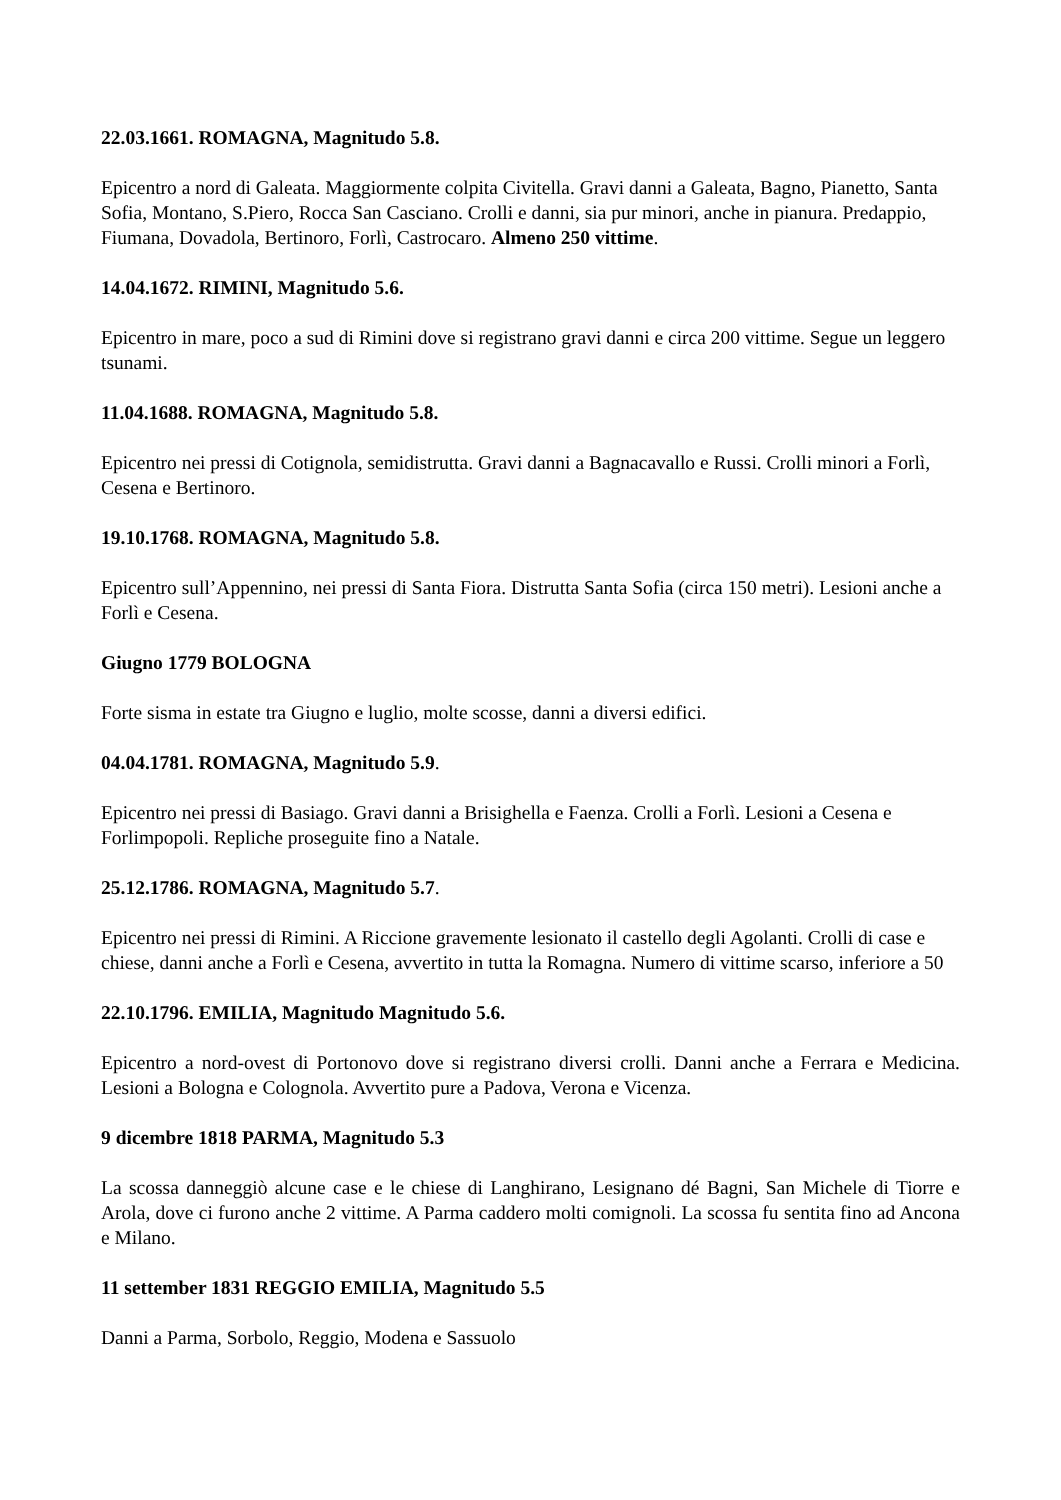22.03.1661. ROMAGNA, Magnitudo 5.8.
Epicentro a nord di Galeata. Maggiormente colpita Civitella. Gravi danni a Galeata, Bagno, Pianetto, Santa Sofia, Montano, S.Piero, Rocca San Casciano. Crolli e danni, sia pur minori, anche in pianura. Predappio, Fiumana, Dovadola, Bertinoro, Forlì, Castrocaro. Almeno 250 vittime.
14.04.1672. RIMINI, Magnitudo 5.6.
Epicentro in mare, poco a sud di Rimini dove si registrano gravi danni e circa 200 vittime. Segue un leggero tsunami.
11.04.1688. ROMAGNA, Magnitudo 5.8.
Epicentro nei pressi di Cotignola, semidistrutta. Gravi danni a Bagnacavallo e Russi. Crolli minori a Forlì, Cesena e Bertinoro.
19.10.1768. ROMAGNA, Magnitudo 5.8.
Epicentro sull’Appennino, nei pressi di Santa Fiora. Distrutta Santa Sofia (circa 150 metri). Lesioni anche a Forlì e Cesena.
Giugno 1779 BOLOGNA
Forte sisma in estate tra Giugno e luglio, molte scosse, danni a diversi edifici.
04.04.1781. ROMAGNA, Magnitudo 5.9.
Epicentro nei pressi di Basiago. Gravi danni a Brisighella e Faenza. Crolli a Forlì. Lesioni a Cesena e Forlimpopoli. Repliche proseguite fino a Natale.
25.12.1786. ROMAGNA, Magnitudo 5.7.
Epicentro nei pressi di Rimini. A Riccione gravemente lesionato il castello degli Agolanti. Crolli di case e chiese, danni anche a Forlì e Cesena, avvertito in tutta la Romagna. Numero di vittime scarso, inferiore a 50
22.10.1796. EMILIA, Magnitudo Magnitudo 5.6.
Epicentro a nord-ovest di Portonovo dove si registrano diversi crolli. Danni anche a Ferrara e Medicina. Lesioni a Bologna e Colognola. Avvertito pure a Padova, Verona e Vicenza.
9 dicembre 1818 PARMA, Magnitudo 5.3
La scossa danneggiò alcune case e le chiese di Langhirano, Lesignano dé Bagni, San Michele di Tiorre e Arola, dove ci furono anche 2 vittime. A Parma caddero molti comignoli. La scossa fu sentita fino ad Ancona e Milano.
11 settember 1831 REGGIO EMILIA, Magnitudo 5.5
Danni a Parma, Sorbolo, Reggio, Modena e Sassuolo